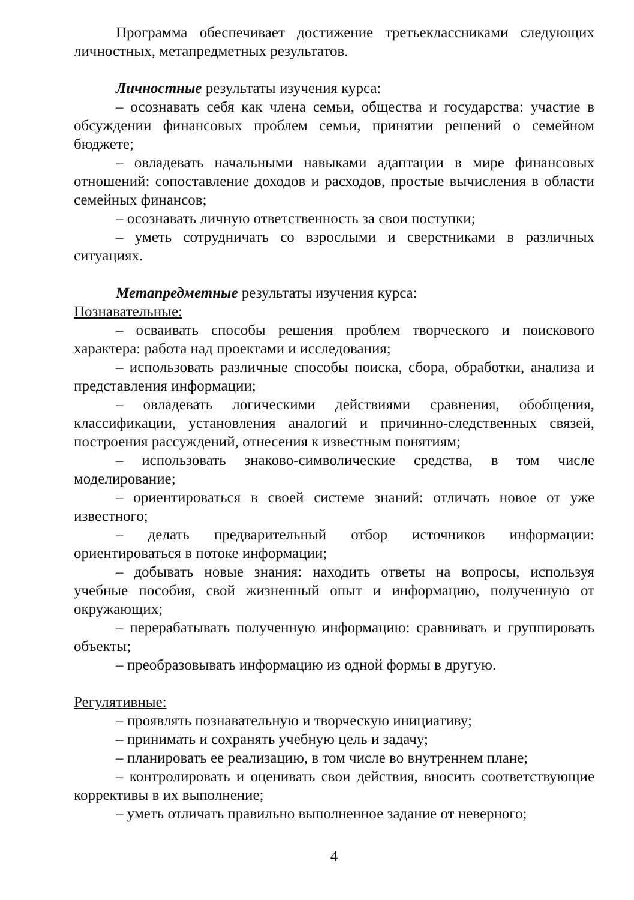Программа обеспечивает достижение третьеклассниками следующих личностных, метапредметных результатов.
Личностные результаты изучения курса:
– осознавать себя как члена семьи, общества и государства: участие в обсуждении финансовых проблем семьи, принятии решений о семейном бюджете;
– овладевать начальными навыками адаптации в мире финансовых отношений: сопоставление доходов и расходов, простые вычисления в области семейных финансов;
– осознавать личную ответственность за свои поступки;
– уметь сотрудничать со взрослыми и сверстниками в различных ситуациях.
Метапредметные результаты изучения курса:
Познавательные:
– осваивать способы решения проблем творческого и поискового характера: работа над проектами и исследования;
– использовать различные способы поиска, сбора, обработки, анализа и представления информации;
– овладевать логическими действиями сравнения, обобщения, классификации, установления аналогий и причинно-следственных связей, построения рассуждений, отнесения к известным понятиям;
– использовать знаково-символические средства, в том числе моделирование;
– ориентироваться в своей системе знаний: отличать новое от уже известного;
– делать предварительный отбор источников информации: ориентироваться в потоке информации;
– добывать новые знания: находить ответы на вопросы, используя учебные пособия, свой жизненный опыт и информацию, полученную от окружающих;
– перерабатывать полученную информацию: сравнивать и группировать объекты;
– преобразовывать информацию из одной формы в другую.
Регулятивные:
– проявлять познавательную и творческую инициативу;
– принимать и сохранять учебную цель и задачу;
– планировать ее реализацию, в том числе во внутреннем плане;
– контролировать и оценивать свои действия, вносить соответствующие коррективы в их выполнение;
– уметь отличать правильно выполненное задание от неверного;
4